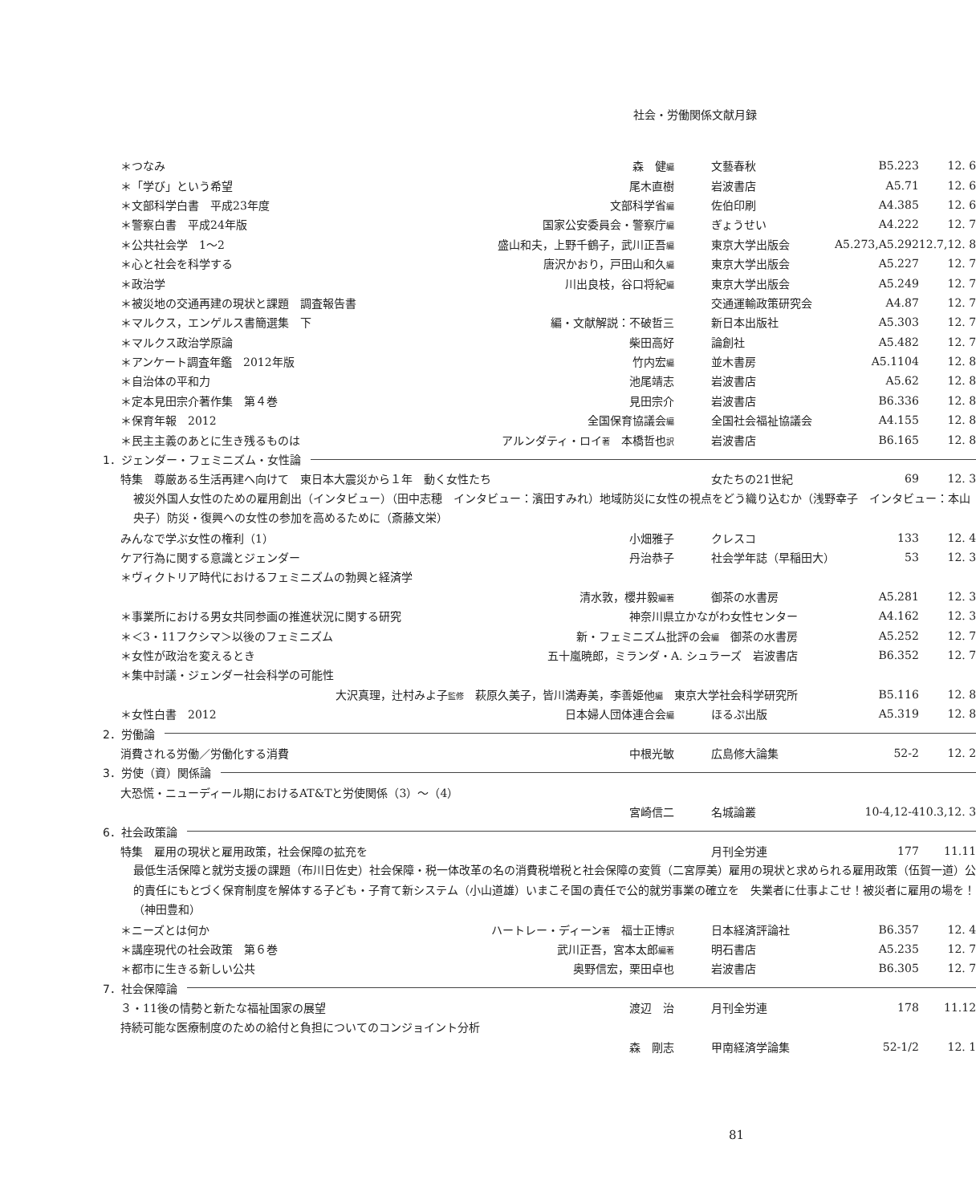社会・労働関係文献月録
| ＊つなみ | 森 健 編 | 文藝春秋 | B5.223 | 12. 6 |
| ＊「学び」という希望 | 尾木直樹 | 岩波書店 | A5.71 | 12. 6 |
| ＊文部科学白書 平成23年度 | 文部科学省 編 | 佐伯印刷 | A4.385 | 12. 6 |
| ＊警察白書 平成24年版 | 国家公安委員会・警察庁 編 | ぎょうせい | A4.222 | 12. 7 |
| ＊公共社会学 1～2 | 盛山和夫，上野千鶴子，武川正吾 編 | 東京大学出版会 | A5.273,A5.292 | 12.7,12. 8 |
| ＊心と社会を科学する | 唐沢かおり，戸田山和久 編 | 東京大学出版会 | A5.227 | 12. 7 |
| ＊政治学 | 川出良枝，谷口将紀 編 | 東京大学出版会 | A5.249 | 12. 7 |
| ＊被災地の交通再建の現状と課題 調査報告書 | | 交通運輸政策研究会 | A4.87 | 12. 7 |
| ＊マルクス，エンゲルス書簡選集 下 | 編・文献解説：不破哲三 | 新日本出版社 | A5.303 | 12. 7 |
| ＊マルクス政治学原論 | 柴田高好 | 論創社 | A5.482 | 12. 7 |
| ＊アンケート調査年鑑 2012年版 | 竹内宏 編 | 並木書房 | A5.1104 | 12. 8 |
| ＊自治体の平和力 | 池尾靖志 | 岩波書店 | A5.62 | 12. 8 |
| ＊定本見田宗介著作集 第４巻 | 見田宗介 | 岩波書店 | B6.336 | 12. 8 |
| ＊保育年報 2012 | 全国保育協議会 編 | 全国社会福祉協議会 | A4.155 | 12. 8 |
| ＊民主主義のあとに生き残るものは | アルンダティ・ロイ 著 本橋哲也 訳 | 岩波書店 | B6.165 | 12. 8 |
| 1．ジェンダー・フェミニズム・女性論 | | | | |
| 特集 尊厳ある生活再建へ向けて 東日本大震災から１年 動く女性たち | | 女たちの21世紀 | 69 | 12. 3 |
| 被災外国人女性のための雇用創出（インタビュー）（田中志穂 インタビュー：濱田すみれ）地域防災に女性の視点をどう織り込むか（浅野幸子 インタビュー：本山央子）防災・復興への女性の参加を高めるために（斎藤文栄） | | | | |
| みんなで学ぶ女性の権利（1） | 小畑雅子 | クレスコ | 133 | 12. 4 |
| ケア行為に関する意識とジェンダー | 丹治恭子 | 社会学年誌（早稲田大） | 53 | 12. 3 |
| ＊ヴィクトリア時代におけるフェミニズムの勃興と経済学 | | | | |
| | 清水敦，櫻井毅 編著 | 御茶の水書房 | A5.281 | 12. 3 |
| ＊事業所における男女共同参画の推進状況に関する研究 | 神奈川県立かながわ女性センター | | A4.162 | 12. 3 |
| ＊＜3・11フクシマ＞以後のフェミニズム | 新・フェミニズム批評の会 編 御茶の水書房 | | A5.252 | 12. 7 |
| ＊女性が政治を変えるとき | 五十嵐暁郎，ミランダ・A. シュラーズ 岩波書店 | | B6.352 | 12. 7 |
| ＊集中討議・ジェンダー社会科学の可能性 | | | | |
| 大沢真理，辻村みよ子 監修 萩原久美子，皆川満寿美，李善姫他 編 東京大学社会科学研究所 | | | B5.116 | 12. 8 |
| ＊女性白書 2012 | 日本婦人団体連合会 編 | ほるぷ出版 | A5.319 | 12. 8 |
| 2．労働論 | | | | |
| 消費される労働／労働化する消費 | 中根光敏 | 広島修大論集 | 52-2 | 12. 2 |
| 3．労使（資）関係論 | | | | |
| 大恐慌・ニューディール期におけるAT&Tと労使関係（3）～（4） | | | | |
| | 宮崎信二 | 名城論叢 | 10-4,12-4 | 10.3,12. 3 |
| 6．社会政策論 | | | | |
| 特集 雇用の現状と雇用政策，社会保障の拡充を | | 月刊全労連 | 177 | 11.11 |
| 最低生活保障と就労支援の課題（布川日佐史）社会保障・税一体改革の名の消費税増税と社会保障の変質（二宮厚美）雇用の現状と求められる雇用政策（伍賀一道）公的責任にもとづく保育制度を解体する子ども・子育て新システム（小山道雄）いまこそ国の責任で公的就労事業の確立を 失業者に仕事よこせ！被災者に雇用の場を！（神田豊和） | | | | |
| ＊ニーズとは何か | ハートレー・ディーン 著 福士正博 訳 | 日本経済評論社 | B6.357 | 12. 4 |
| ＊講座現代の社会政策 第６巻 | 武川正吾，宮本太郎 編著 | 明石書店 | A5.235 | 12. 7 |
| ＊都市に生きる新しい公共 | 奥野信宏，栗田卓也 | 岩波書店 | B6.305 | 12. 7 |
| 7．社会保障論 | | | | |
| ３・11後の情勢と新たな福祉国家の展望 | 渡辺 治 | 月刊全労連 | 178 | 11.12 |
| 持続可能な医療制度のための給付と負担についてのコンジョイント分析 | | | | |
| | 森 剛志 | 甲南経済学論集 | 52-1/2 | 12. 1 |
81